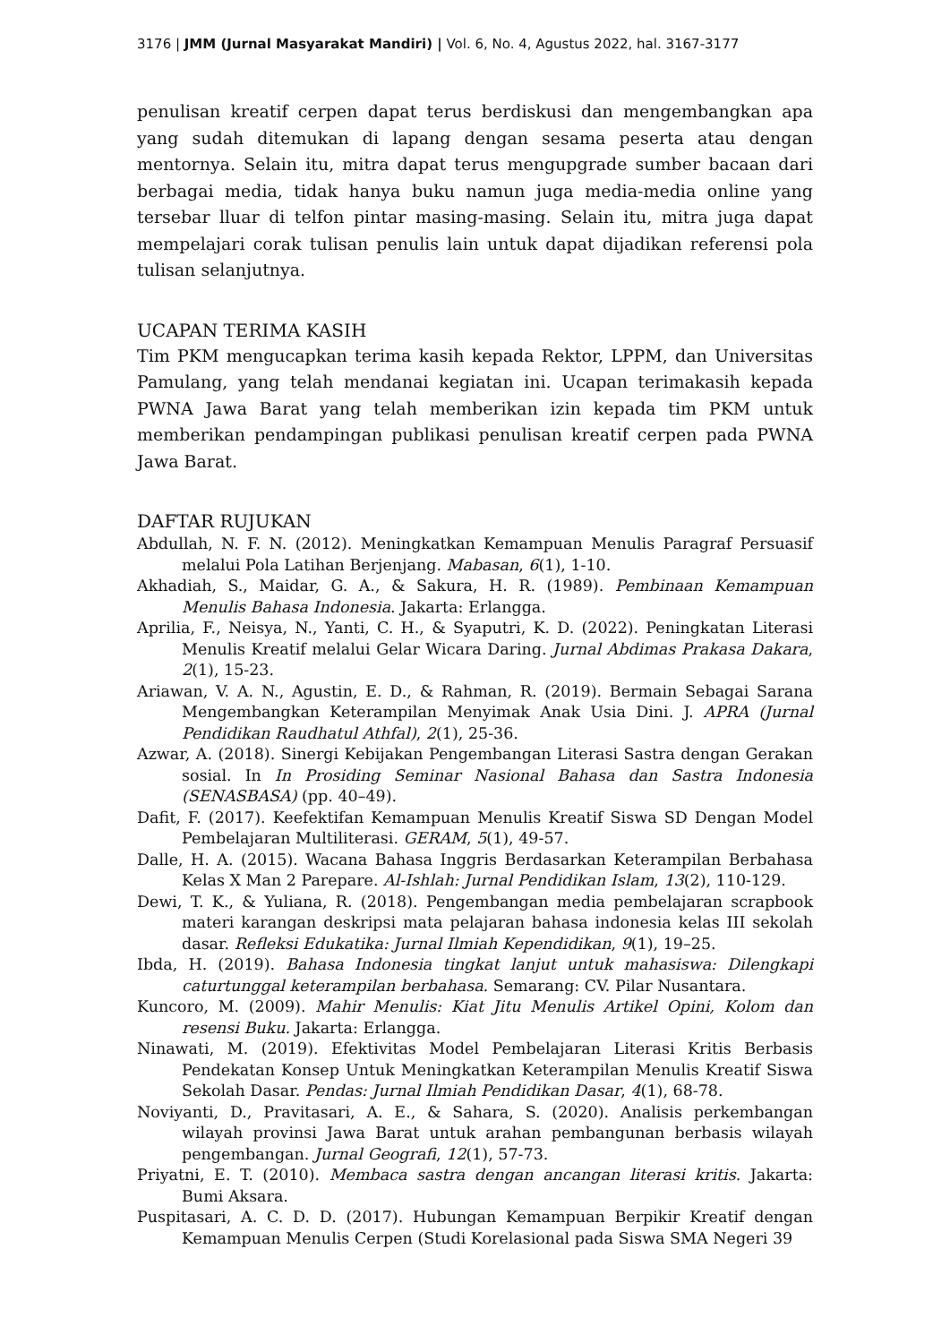3176 | JMM (Jurnal Masyarakat Mandiri) | Vol. 6, No. 4, Agustus 2022, hal. 3167-3177
penulisan kreatif cerpen dapat terus berdiskusi dan mengembangkan apa yang sudah ditemukan di lapang dengan sesama peserta atau dengan mentornya. Selain itu, mitra dapat terus mengupgrade sumber bacaan dari berbagai media, tidak hanya buku namun juga media-media online yang tersebar lluar di telfon pintar masing-masing. Selain itu, mitra juga dapat mempelajari corak tulisan penulis lain untuk dapat dijadikan referensi pola tulisan selanjutnya.
UCAPAN TERIMA KASIH
Tim PKM mengucapkan terima kasih kepada Rektor, LPPM, dan Universitas Pamulang, yang telah mendanai kegiatan ini. Ucapan terimakasih kepada PWNA Jawa Barat yang telah memberikan izin kepada tim PKM untuk memberikan pendampingan publikasi penulisan kreatif cerpen pada PWNA Jawa Barat.
DAFTAR RUJUKAN
Abdullah, N. F. N. (2012). Meningkatkan Kemampuan Menulis Paragraf Persuasif melalui Pola Latihan Berjenjang. Mabasan, 6(1), 1-10.
Akhadiah, S., Maidar, G. A., & Sakura, H. R. (1989). Pembinaan Kemampuan Menulis Bahasa Indonesia. Jakarta: Erlangga.
Aprilia, F., Neisya, N., Yanti, C. H., & Syaputri, K. D. (2022). Peningkatan Literasi Menulis Kreatif melalui Gelar Wicara Daring. Jurnal Abdimas Prakasa Dakara, 2(1), 15-23.
Ariawan, V. A. N., Agustin, E. D., & Rahman, R. (2019). Bermain Sebagai Sarana Mengembangkan Keterampilan Menyimak Anak Usia Dini. J. APRA (Jurnal Pendidikan Raudhatul Athfal), 2(1), 25-36.
Azwar, A. (2018). Sinergi Kebijakan Pengembangan Literasi Sastra dengan Gerakan sosial. In In Prosiding Seminar Nasional Bahasa dan Sastra Indonesia (SENASBASA) (pp. 40–49).
Dafit, F. (2017). Keefektifan Kemampuan Menulis Kreatif Siswa SD Dengan Model Pembelajaran Multiliterasi. GERAM, 5(1), 49-57.
Dalle, H. A. (2015). Wacana Bahasa Inggris Berdasarkan Keterampilan Berbahasa Kelas X Man 2 Parepare. Al-Ishlah: Jurnal Pendidikan Islam, 13(2), 110-129.
Dewi, T. K., & Yuliana, R. (2018). Pengembangan media pembelajaran scrapbook materi karangan deskripsi mata pelajaran bahasa indonesia kelas III sekolah dasar. Refleksi Edukatika: Jurnal Ilmiah Kependidikan, 9(1), 19–25.
Ibda, H. (2019). Bahasa Indonesia tingkat lanjut untuk mahasiswa: Dilengkapi caturtunggal keterampilan berbahasa. Semarang: CV. Pilar Nusantara.
Kuncoro, M. (2009). Mahir Menulis: Kiat Jitu Menulis Artikel Opini, Kolom dan resensi Buku. Jakarta: Erlangga.
Ninawati, M. (2019). Efektivitas Model Pembelajaran Literasi Kritis Berbasis Pendekatan Konsep Untuk Meningkatkan Keterampilan Menulis Kreatif Siswa Sekolah Dasar. Pendas: Jurnal Ilmiah Pendidikan Dasar, 4(1), 68-78.
Noviyanti, D., Pravitasari, A. E., & Sahara, S. (2020). Analisis perkembangan wilayah provinsi Jawa Barat untuk arahan pembangunan berbasis wilayah pengembangan. Jurnal Geografi, 12(1), 57-73.
Priyatni, E. T. (2010). Membaca sastra dengan ancangan literasi kritis. Jakarta: Bumi Aksara.
Puspitasari, A. C. D. D. (2017). Hubungan Kemampuan Berpikir Kreatif dengan Kemampuan Menulis Cerpen (Studi Korelasional pada Siswa SMA Negeri 39